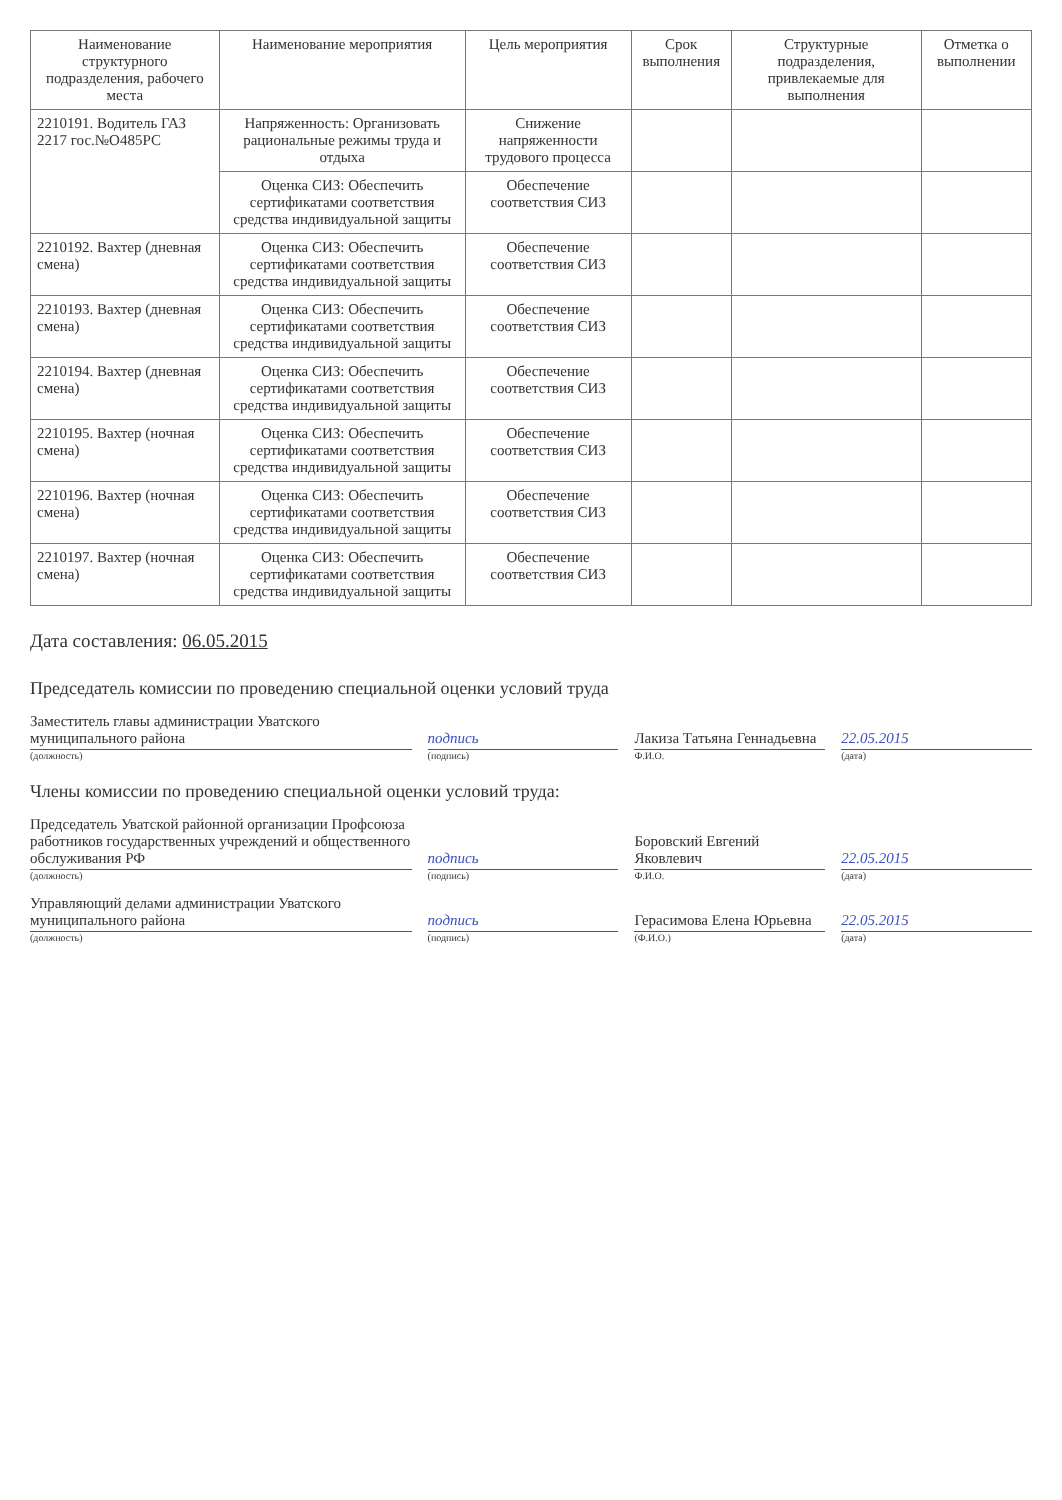| Наименование структурного подразделения, рабочего места | Наименование мероприятия | Цель мероприятия | Срок выполнения | Структурные подразделения, привлекаемые для выполнения | Отметка о выполнении |
| --- | --- | --- | --- | --- | --- |
| 2210191. Водитель ГАЗ 2217 гос.№О485РС | Напряженность: Организовать рациональные режимы труда и отдыха | Снижение напряженности трудового процесса | | | |
| | Оценка СИЗ: Обеспечить сертификатами соответствия средства индивидуальной защиты | Обеспечение соответствия СИЗ | | | |
| 2210192. Вахтер (дневная смена) | Оценка СИЗ: Обеспечить сертификатами соответствия средства индивидуальной защиты | Обеспечение соответствия СИЗ | | | |
| 2210193. Вахтер (дневная смена) | Оценка СИЗ: Обеспечить сертификатами соответствия средства индивидуальной защиты | Обеспечение соответствия СИЗ | | | |
| 2210194. Вахтер (дневная смена) | Оценка СИЗ: Обеспечить сертификатами соответствия средства индивидуальной защиты | Обеспечение соответствия СИЗ | | | |
| 2210195. Вахтер (ночная смена) | Оценка СИЗ: Обеспечить сертификатами соответствия средства индивидуальной защиты | Обеспечение соответствия СИЗ | | | |
| 2210196. Вахтер (ночная смена) | Оценка СИЗ: Обеспечить сертификатами соответствия средства индивидуальной защиты | Обеспечение соответствия СИЗ | | | |
| 2210197. Вахтер (ночная смена) | Оценка СИЗ: Обеспечить сертификатами соответствия средства индивидуальной защиты | Обеспечение соответствия СИЗ | | | |
Дата составления: 06.05.2015
Председатель комиссии по проведению специальной оценки условий труда
Заместитель главы администрации Уватского муниципального района
подпись
Лакиза Татьяна Геннадьевна
22.05.2015
(должность) (подпись) Ф.И.О. (дата)
Члены комиссии по проведению специальной оценки условий труда:
Председатель Уватской районной организации Профсоюза работников государственных учреждений и общественного обслуживания РФ
подпись
Боровский Евгений Яковлевич
22.05.2015
(должность) (подпись) Ф.И.О. (дата)
Управляющий делами администрации Уватского муниципального района
подпись
Герасимова Елена Юрьевна
22.05.2015
(должность) (подпись) (Ф.И.О.) (дата)